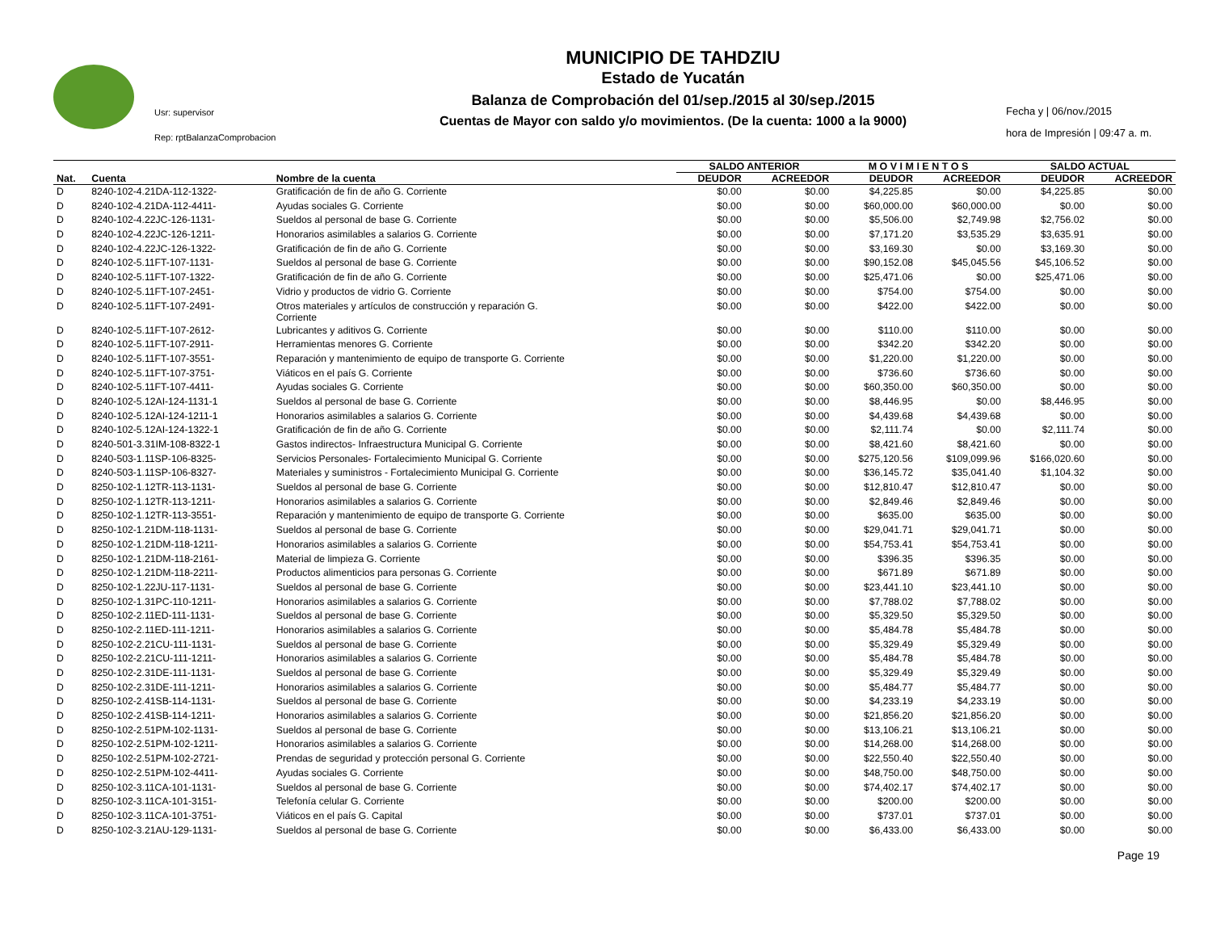Usr: supervisor
Rep: rptBalanzaComprobacion
MUNICIPIO DE TAHDZIU
Estado de Yucatán
Balanza de Comprobación del 01/sep./2015 al 30/sep./2015
Cuentas de Mayor con saldo y/o movimientos. (De la cuenta: 1000 a la 9000)
Fecha y | 06/nov./2015
hora de Impresión | 09:47 a. m.
| | | | SALDO ANTERIOR | | M O V I M I E N T O S | | SALDO ACTUAL | |
| --- | --- | --- | --- | --- | --- | --- | --- | --- |
| Nat. | Cuenta | Nombre de la cuenta | DEUDOR | ACREEDOR | DEUDOR | ACREEDOR | DEUDOR | ACREEDOR |
| D | 8240-102-4.21DA-112-1322- | Gratificación de fin de año G. Corriente | $0.00 | $0.00 | $4,225.85 | $0.00 | $4,225.85 | $0.00 |
| D | 8240-102-4.21DA-112-4411- | Ayudas sociales G. Corriente | $0.00 | $0.00 | $60,000.00 | $60,000.00 | $0.00 | $0.00 |
| D | 8240-102-4.22JC-126-1131- | Sueldos al personal de base G. Corriente | $0.00 | $0.00 | $5,506.00 | $2,749.98 | $2,756.02 | $0.00 |
| D | 8240-102-4.22JC-126-1211- | Honorarios asimilables a salarios G. Corriente | $0.00 | $0.00 | $7,171.20 | $3,535.29 | $3,635.91 | $0.00 |
| D | 8240-102-4.22JC-126-1322- | Gratificación de fin de año G. Corriente | $0.00 | $0.00 | $3,169.30 | $0.00 | $3,169.30 | $0.00 |
| D | 8240-102-5.11FT-107-1131- | Sueldos al personal de base G. Corriente | $0.00 | $0.00 | $90,152.08 | $45,045.56 | $45,106.52 | $0.00 |
| D | 8240-102-5.11FT-107-1322- | Gratificación de fin de año G. Corriente | $0.00 | $0.00 | $25,471.06 | $0.00 | $25,471.06 | $0.00 |
| D | 8240-102-5.11FT-107-2451- | Vidrio y productos de vidrio G. Corriente | $0.00 | $0.00 | $754.00 | $754.00 | $0.00 | $0.00 |
| D | 8240-102-5.11FT-107-2491- | Otros materiales y artículos de construcción y reparación G. Corriente | $0.00 | $0.00 | $422.00 | $422.00 | $0.00 | $0.00 |
| D | 8240-102-5.11FT-107-2612- | Lubricantes y aditivos G. Corriente | $0.00 | $0.00 | $110.00 | $110.00 | $0.00 | $0.00 |
| D | 8240-102-5.11FT-107-2911- | Herramientas menores G. Corriente | $0.00 | $0.00 | $342.20 | $342.20 | $0.00 | $0.00 |
| D | 8240-102-5.11FT-107-3551- | Reparación y mantenimiento de equipo de transporte G. Corriente | $0.00 | $0.00 | $1,220.00 | $1,220.00 | $0.00 | $0.00 |
| D | 8240-102-5.11FT-107-3751- | Viáticos en el país G. Corriente | $0.00 | $0.00 | $736.60 | $736.60 | $0.00 | $0.00 |
| D | 8240-102-5.11FT-107-4411- | Ayudas sociales G. Corriente | $0.00 | $0.00 | $60,350.00 | $60,350.00 | $0.00 | $0.00 |
| D | 8240-102-5.12AI-124-1131-1 | Sueldos al personal de base G. Corriente | $0.00 | $0.00 | $8,446.95 | $0.00 | $8,446.95 | $0.00 |
| D | 8240-102-5.12AI-124-1211-1 | Honorarios asimilables a salarios G. Corriente | $0.00 | $0.00 | $4,439.68 | $4,439.68 | $0.00 | $0.00 |
| D | 8240-102-5.12AI-124-1322-1 | Gratificación de fin de año G. Corriente | $0.00 | $0.00 | $2,111.74 | $0.00 | $2,111.74 | $0.00 |
| D | 8240-501-3.31IM-108-8322-1 | Gastos indirectos- Infraestructura Municipal G. Corriente | $0.00 | $0.00 | $8,421.60 | $8,421.60 | $0.00 | $0.00 |
| D | 8240-503-1.11SP-106-8325- | Servicios Personales- Fortalecimiento Municipal G. Corriente | $0.00 | $0.00 | $275,120.56 | $109,099.96 | $166,020.60 | $0.00 |
| D | 8240-503-1.11SP-106-8327- | Materiales y suministros - Fortalecimiento Municipal G. Corriente | $0.00 | $0.00 | $36,145.72 | $35,041.40 | $1,104.32 | $0.00 |
| D | 8250-102-1.12TR-113-1131- | Sueldos al personal de base G. Corriente | $0.00 | $0.00 | $12,810.47 | $12,810.47 | $0.00 | $0.00 |
| D | 8250-102-1.12TR-113-1211- | Honorarios asimilables a salarios G. Corriente | $0.00 | $0.00 | $2,849.46 | $2,849.46 | $0.00 | $0.00 |
| D | 8250-102-1.12TR-113-3551- | Reparación y mantenimiento de equipo de transporte G. Corriente | $0.00 | $0.00 | $635.00 | $635.00 | $0.00 | $0.00 |
| D | 8250-102-1.21DM-118-1131- | Sueldos al personal de base G. Corriente | $0.00 | $0.00 | $29,041.71 | $29,041.71 | $0.00 | $0.00 |
| D | 8250-102-1.21DM-118-1211- | Honorarios asimilables a salarios G. Corriente | $0.00 | $0.00 | $54,753.41 | $54,753.41 | $0.00 | $0.00 |
| D | 8250-102-1.21DM-118-2161- | Material de limpieza G. Corriente | $0.00 | $0.00 | $396.35 | $396.35 | $0.00 | $0.00 |
| D | 8250-102-1.21DM-118-2211- | Productos alimenticios para personas G. Corriente | $0.00 | $0.00 | $671.89 | $671.89 | $0.00 | $0.00 |
| D | 8250-102-1.22JU-117-1131- | Sueldos al personal de base G. Corriente | $0.00 | $0.00 | $23,441.10 | $23,441.10 | $0.00 | $0.00 |
| D | 8250-102-1.31PC-110-1211- | Honorarios asimilables a salarios G. Corriente | $0.00 | $0.00 | $7,788.02 | $7,788.02 | $0.00 | $0.00 |
| D | 8250-102-2.11ED-111-1131- | Sueldos al personal de base G. Corriente | $0.00 | $0.00 | $5,329.50 | $5,329.50 | $0.00 | $0.00 |
| D | 8250-102-2.11ED-111-1211- | Honorarios asimilables a salarios G. Corriente | $0.00 | $0.00 | $5,484.78 | $5,484.78 | $0.00 | $0.00 |
| D | 8250-102-2.21CU-111-1131- | Sueldos al personal de base G. Corriente | $0.00 | $0.00 | $5,329.49 | $5,329.49 | $0.00 | $0.00 |
| D | 8250-102-2.21CU-111-1211- | Honorarios asimilables a salarios G. Corriente | $0.00 | $0.00 | $5,484.78 | $5,484.78 | $0.00 | $0.00 |
| D | 8250-102-2.31DE-111-1131- | Sueldos al personal de base G. Corriente | $0.00 | $0.00 | $5,329.49 | $5,329.49 | $0.00 | $0.00 |
| D | 8250-102-2.31DE-111-1211- | Honorarios asimilables a salarios G. Corriente | $0.00 | $0.00 | $5,484.77 | $5,484.77 | $0.00 | $0.00 |
| D | 8250-102-2.41SB-114-1131- | Sueldos al personal de base G. Corriente | $0.00 | $0.00 | $4,233.19 | $4,233.19 | $0.00 | $0.00 |
| D | 8250-102-2.41SB-114-1211- | Honorarios asimilables a salarios G. Corriente | $0.00 | $0.00 | $21,856.20 | $21,856.20 | $0.00 | $0.00 |
| D | 8250-102-2.51PM-102-1131- | Sueldos al personal de base G. Corriente | $0.00 | $0.00 | $13,106.21 | $13,106.21 | $0.00 | $0.00 |
| D | 8250-102-2.51PM-102-1211- | Honorarios asimilables a salarios G. Corriente | $0.00 | $0.00 | $14,268.00 | $14,268.00 | $0.00 | $0.00 |
| D | 8250-102-2.51PM-102-2721- | Prendas de seguridad y protección personal G. Corriente | $0.00 | $0.00 | $22,550.40 | $22,550.40 | $0.00 | $0.00 |
| D | 8250-102-2.51PM-102-4411- | Ayudas sociales G. Corriente | $0.00 | $0.00 | $48,750.00 | $48,750.00 | $0.00 | $0.00 |
| D | 8250-102-3.11CA-101-1131- | Sueldos al personal de base G. Corriente | $0.00 | $0.00 | $74,402.17 | $74,402.17 | $0.00 | $0.00 |
| D | 8250-102-3.11CA-101-3151- | Telefonía celular G. Corriente | $0.00 | $0.00 | $200.00 | $200.00 | $0.00 | $0.00 |
| D | 8250-102-3.11CA-101-3751- | Viáticos en el país G. Capital | $0.00 | $0.00 | $737.01 | $737.01 | $0.00 | $0.00 |
| D | 8250-102-3.21AU-129-1131- | Sueldos al personal de base G. Corriente | $0.00 | $0.00 | $6,433.00 | $6,433.00 | $0.00 | $0.00 |
Page 19